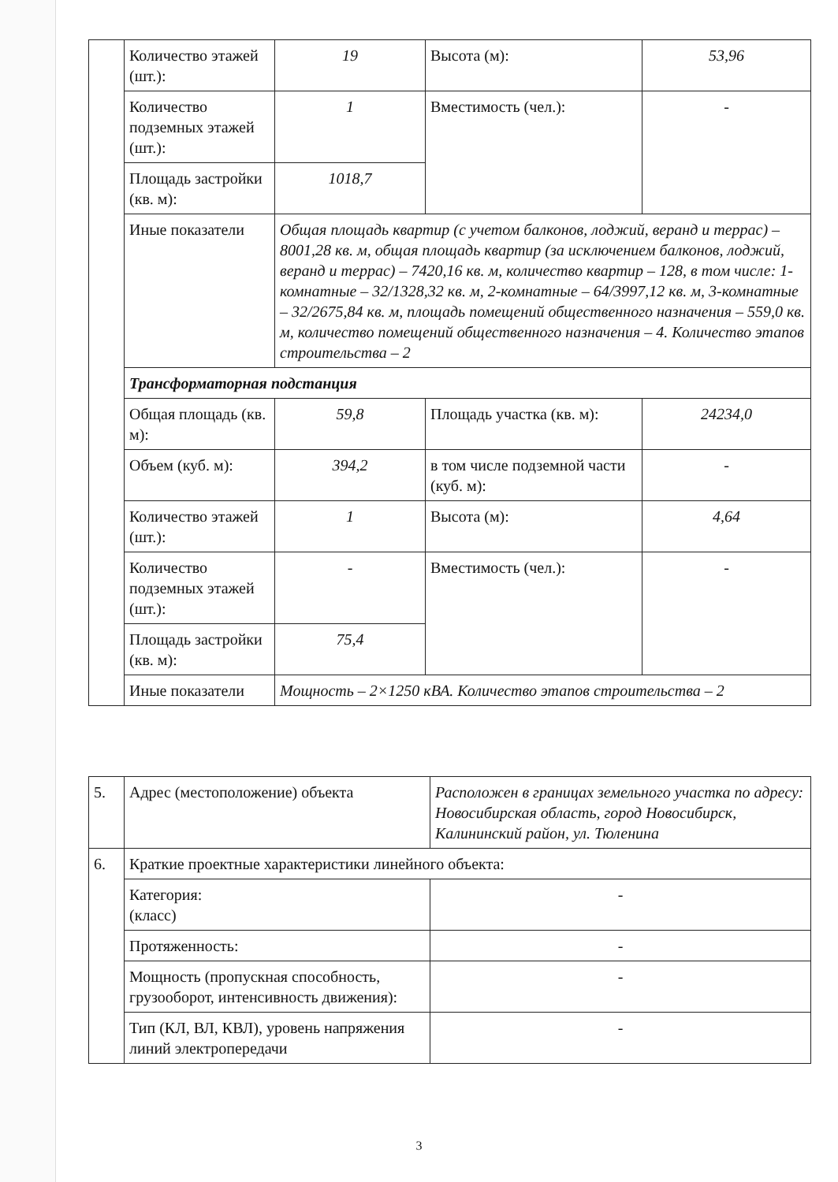| | Количество этажей (шт.): | 19 | Высота (м): | 53,96 |
| | Количество подземных этажей (шт.): | 1 | Вместимость (чел.): | - |
| | Площадь застройки (кв. м): | 1018,7 | | |
| | Иные показатели | Общая площадь квартир (с учетом балконов, лоджий, веранд и террас) – 8001,28 кв. м, общая площадь квартир (за исключением балконов, лоджий, веранд и террас) – 7420,16 кв. м, количество квартир – 128, в том числе: 1-комнатные – 32/1328,32 кв. м, 2-комнатные – 64/3997,12 кв. м, 3-комнатные – 32/2675,84 кв. м, площадь помещений общественного назначения – 559,0 кв. м, количество помещений общественного назначения – 4. Количество этапов строительства – 2 | | |
| | Трансформаторная подстанция | | | |
| | Общая площадь (кв. м): | 59,8 | Площадь участка (кв. м): | 24234,0 |
| | Объем (куб. м): | 394,2 | в том числе подземной части (куб. м): | - |
| | Количество этажей (шт.): | 1 | Высота (м): | 4,64 |
| | Количество подземных этажей (шт.): | - | Вместимость (чел.): | - |
| | Площадь застройки (кв. м): | 75,4 | | |
| | Иные показатели | Мощность – 2×1250 кВА. Количество этапов строительства – 2 | | |
| 5. | Адрес (местоположение) объекта | Расположен в границах земельного участка по адресу: Новосибирская область, город Новосибирск, Калининский район, ул. Тюленина |
| 6. | Краткие проектные характеристики линейного объекта: | |
| | Категория: (класс) | - |
| | Протяженность: | - |
| | Мощность (пропускная способность, грузооборот, интенсивность движения): | - |
| | Тип (КЛ, ВЛ, КВЛ), уровень напряжения линий электропередачи | - |
3